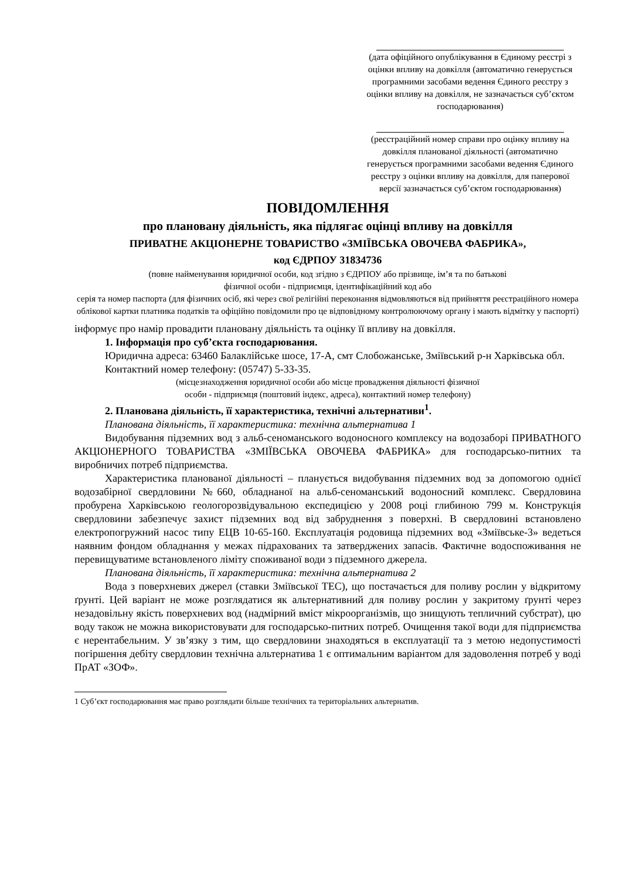(дата офіційного опублікування в Єдиному реєстрі з оцінки впливу на довкілля (автоматично генерується програмними засобами ведення Єдиного реєстру з оцінки впливу на довкілля, не зазначається суб’єктом господарювання)
(реєстраційний номер справи про оцінку впливу на довкілля планованої діяльності (автоматично генерується програмними засобами ведення Єдиного реєстру з оцінки впливу на довкілля, для паперової версії зазначається суб’єктом господарювання)
ПОВІДОМЛЕННЯ
про плановану діяльність, яка підлягає оцінці впливу на довкілля
ПРИВАТНЕ АКЦІОНЕРНЕ ТОВАРИСТВО «ЗМІЇВСЬКА ОВОЧЕВА ФАБРИКА»,
код ЄДРПОУ 31834736
(повне найменування юридичної особи, код згідно з ЄДРПОУ або прізвище, ім’я та по батькові
фізичної особи - підприємця, ідентифікаційний код або
серія та номер паспорта (для фізичних осіб, які через свої релігійні переконання відмовляються від прийняття реєстраційного номера облікової картки платника податків та офіційно повідомили про це відповідному контролюючому органу і мають відмітку у паспорті)
інформує про намір провадити плановану діяльність та оцінку її впливу на довкілля.
1. Інформація про суб’єкта господарювання.
Юридична адреса: 63460 Балаклійське шосе, 17-А, смт Слобожанське, Зміївський р-н Харківська обл.
Контактний номер телефону: (05747) 5-33-35.
(місцезнаходження юридичної особи або місце провадження діяльності фізичної
особи - підприємця (поштовий індекс, адреса), контактний номер телефону)
2. Планована діяльність, її характеристика, технічні альтернативи<sup>1</sup>.
Планована діяльність, її характеристика: технічна альтернатива 1
Видобування підземних вод з альб-сеноманського водоносного комплексу на водозаборі ПРИВАТНОГО АКЦІОНЕРНОГО ТОВАРИСТВА «ЗМІЇВСЬКА ОВОЧЕВА ФАБРИКА» для господарсько-питних та виробничих потреб підприємства.
Характеристика планованої діяльності – планується видобування підземних вод за допомогою однієї водозабірної свердловини №660, обладнаної на альб-сеноманський водоносний комплекс. Свердловина пробурена Харківською геологорозвідувальною експедицією у 2008 році глибиною 799 м. Конструкція свердловини забезпечує захист підземних вод від забруднення з поверхні. В свердловині встановлено електропогружний насос типу ЕЦВ 10-65-160. Експлуатація родовища підземних вод «Зміївське-3» ведеться наявним фондом обладнання у межах підрахованих та затверджених запасів. Фактичне водоспоживання не перевищуватиме встановленого ліміту споживаної води з підземного джерела.
Планована діяльність, її характеристика: технічна альтернатива 2
Вода з поверхневих джерел (ставки Зміївської ТЕС), що постачається для поливу рослин у відкритому ґрунті. Цей варіант не може розглядатися як альтернативний для поливу рослин у закритому ґрунті через незадовільну якість поверхневих вод (надмірний вміст мікроорганізмів, що знищують тепличний субстрат), цю воду також не можна використовувати для господарсько-питних потреб. Очищення такої води для підприємства є нерентабельним. У зв’язку з тим, що свердловини знаходяться в експлуатації та з метою недопустимості погіршення дебіту свердловин технічна альтернатива 1 є оптимальним варіантом для задоволення потреб у воді ПрАТ «ЗОФ».
1 Суб’єкт господарювання має право розглядати більше технічних та територіальних альтернатив.